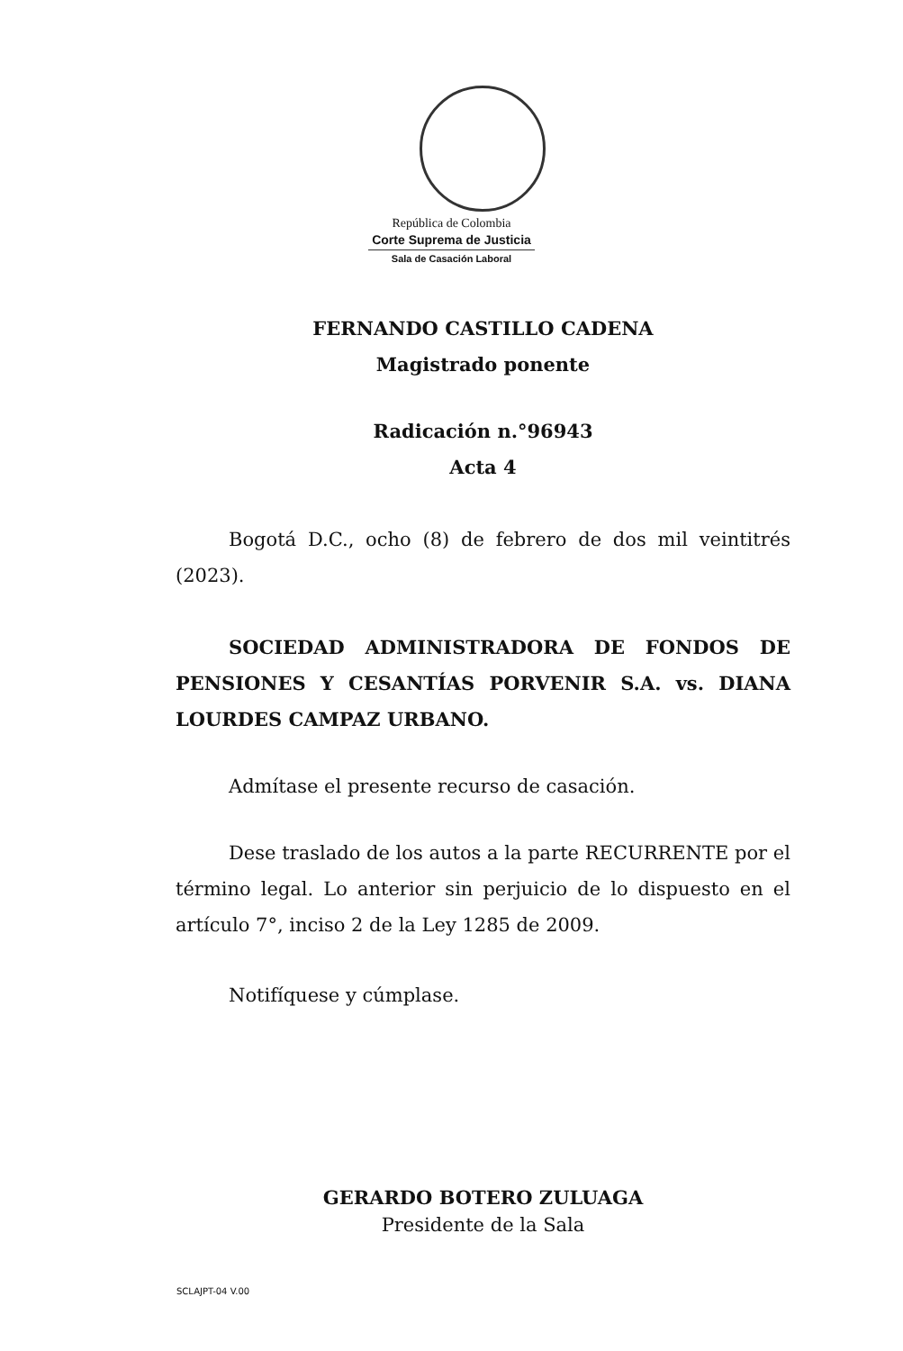República de Colombia
Corte Suprema de Justicia
Sala de Casación Laboral
FERNANDO CASTILLO CADENA
Magistrado ponente
Radicación n.°96943
Acta 4
Bogotá D.C., ocho (8) de febrero de dos mil veintitrés (2023).
SOCIEDAD ADMINISTRADORA DE FONDOS DE PENSIONES Y CESANTÍAS PORVENIR S.A. vs. DIANA LOURDES CAMPAZ URBANO.
Admítase el presente recurso de casación.
Dese traslado de los autos a la parte RECURRENTE por el término legal. Lo anterior sin perjuicio de lo dispuesto en el artículo 7°, inciso 2 de la Ley 1285 de 2009.
Notifíquese y cúmplase.
GERARDO BOTERO ZULUAGA
Presidente de la Sala
SCLAJPT-04 V.00